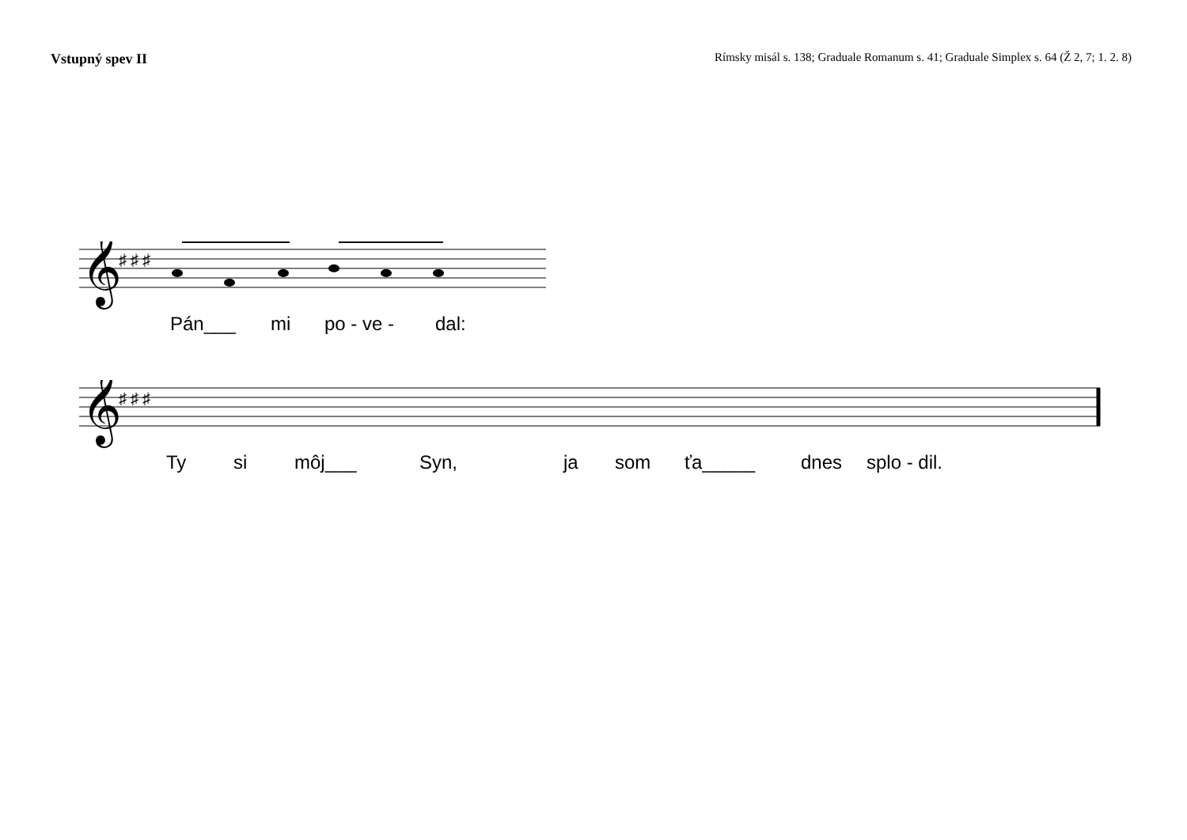Vstupný spev II Rímsky misál s. 138; Graduale Romanum s. 41; Graduale Simplex s. 64 (Ž 2, 7; 1. 2. 8)
𝄞
♯ ♯ ♯
Pán___ mi po - ve - dal:
𝄞
♯ ♯ ♯
Ty si môj___ Syn, ja som ťa_____ dnes splo - dil.